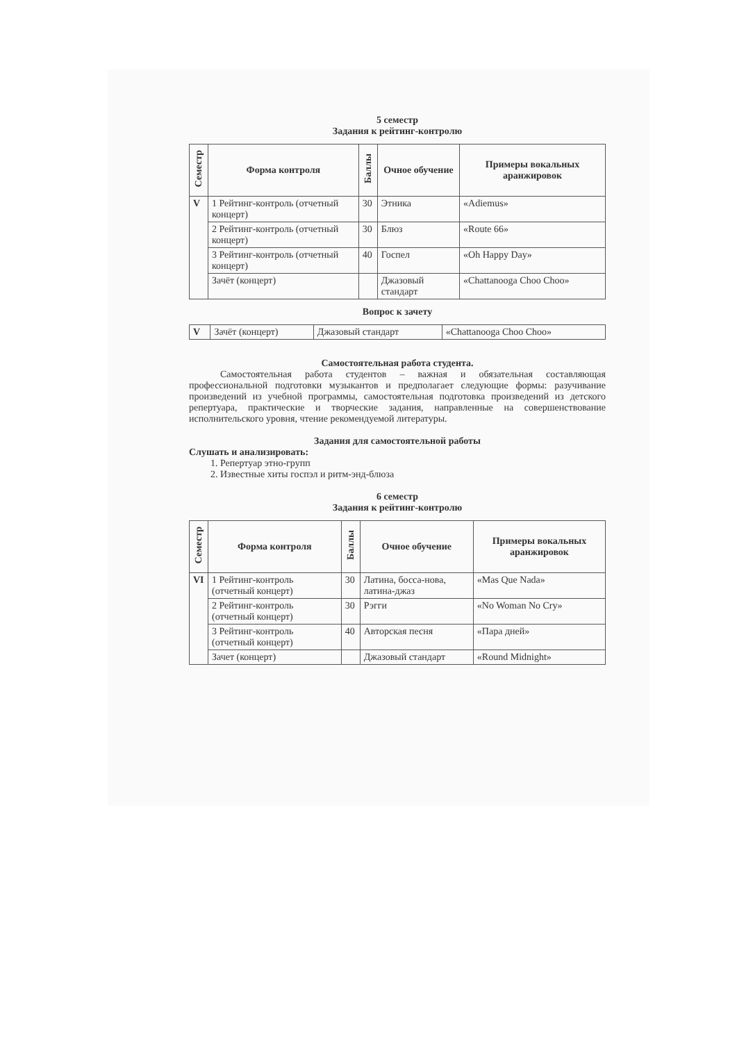5 семестр
Задания к рейтинг-контролю
| Семестр | Форма контроля | Баллы | Очное обучение | Примеры вокальных аранжировок |
| --- | --- | --- | --- | --- |
| V | 1 Рейтинг-контроль (отчетный концерт) | 30 | Этника | «Adiemus» |
| | 2 Рейтинг-контроль (отчетный концерт) | 30 | Блюз | «Route 66» |
| | 3 Рейтинг-контроль (отчетный концерт) | 40 | Госпел | «Oh Happy Day» |
| | Зачёт (концерт) | | Джазовый стандарт | «Chattanooga Choo Choo» |
Вопрос к зачету
| V | Зачёт (концерт) | Джазовый стандарт | «Chattanooga Choo Choo» |
Самостоятельная работа студента.
Самостоятельная работа студентов – важная и обязательная составляющая профессиональной подготовки музыкантов и предполагает следующие формы: разучивание произведений из учебной программы, самостоятельная подготовка произведений из детского репертуара, практические и творческие задания, направленные на совершенствование исполнительского уровня, чтение рекомендуемой литературы.
Задания для самостоятельной работы
Слушать и анализировать:
1. Репертуар этно-групп
2. Известные хиты госпэл и ритм-энд-блюза
6 семестр
Задания к рейтинг-контролю
| Семестр | Форма контроля | Баллы | Очное обучение | Примеры вокальных аранжировок |
| --- | --- | --- | --- | --- |
| VI | 1 Рейтинг-контроль (отчетный концерт) | 30 | Латина, босса-нова, латина-джаз | «Mas Que Nada» |
| | 2 Рейтинг-контроль (отчетный концерт) | 30 | Рэгги | «No Woman No Cry» |
| | 3 Рейтинг-контроль (отчетный концерт) | 40 | Авторская песня | «Пара дней» |
| | Зачет (концерт) | | Джазовый стандарт | «Round Midnight» |